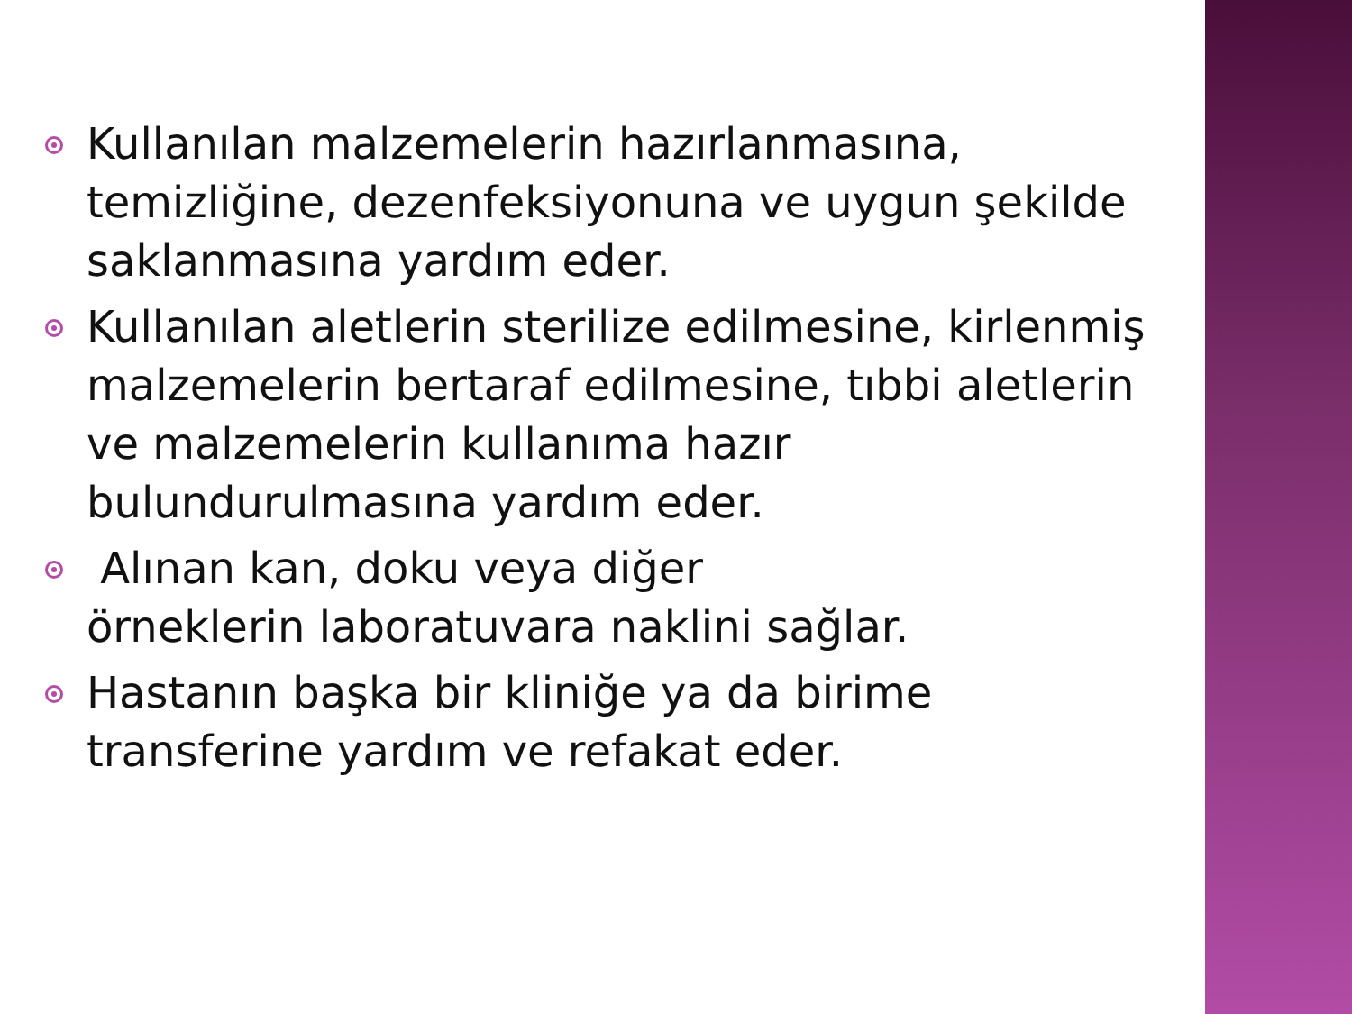Kullanılan malzemelerin hazırlanmasına, temizliğine, dezenfeksiyonuna ve uygun şekilde saklanmasına yardım eder.
Kullanılan aletlerin sterilize edilmesine, kirlenmiş malzemelerin bertaraf edilmesine, tıbbi aletlerin ve malzemelerin kullanıma hazır bulundurulmasına yardım eder.
Alınan kan, doku veya diğer
örneklerin laboratuvara naklini sağlar.
Hastanın başka bir kliniğe ya da birime transferine yardım ve refakat eder.